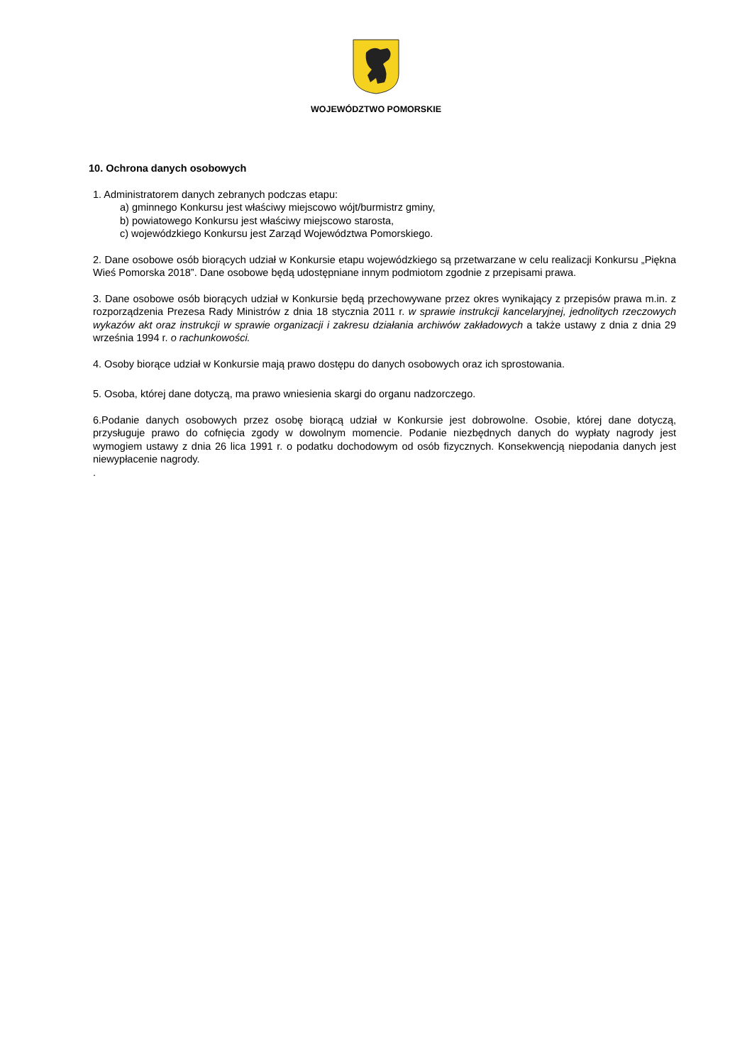WOJEWÓDZTWO POMORSKIE
10. Ochrona danych osobowych
1. Administratorem danych zebranych podczas etapu:
a) gminnego Konkursu jest właściwy miejscowo wójt/burmistrz gminy,
b) powiatowego Konkursu jest właściwy miejscowo starosta,
c) wojewódzkiego Konkursu jest Zarząd Województwa Pomorskiego.
2. Dane osobowe osób biorących udział w Konkursie etapu wojewódzkiego są przetwarzane w celu realizacji Konkursu „Piękna Wieś Pomorska 2018”. Dane osobowe będą udostępniane innym podmiotom zgodnie z przepisami prawa.
3. Dane osobowe osób biorących udział w Konkursie będą przechowywane przez okres wynikający z przepisów prawa m.in. z rozporządzenia Prezesa Rady Ministrów z dnia 18 stycznia 2011 r. w sprawie instrukcji kancelaryjnej, jednolitych rzeczowych wykazów akt oraz instrukcji w sprawie organizacji i zakresu działania archiwów zakładowych a także ustawy z dnia z dnia 29 września 1994 r. o rachunkowości.
4. Osoby biorące udział w Konkursie mają prawo dostępu do danych osobowych oraz ich sprostowania.
5. Osoba, której dane dotyczą, ma prawo wniesienia skargi do organu nadzorczego.
6.Podanie danych osobowych przez osobę biorącą udział w Konkursie jest dobrowolne. Osobie, której dane dotyczą, przysługuje prawo do cofnięcia zgody w dowolnym momencie. Podanie niezbędnych danych do wypłaty nagrody jest wymogiem ustawy z dnia 26 lica 1991 r. o podatku dochodowym od osób fizycznych. Konsekwencją niepodania danych jest niewypłacenie nagrody.
.